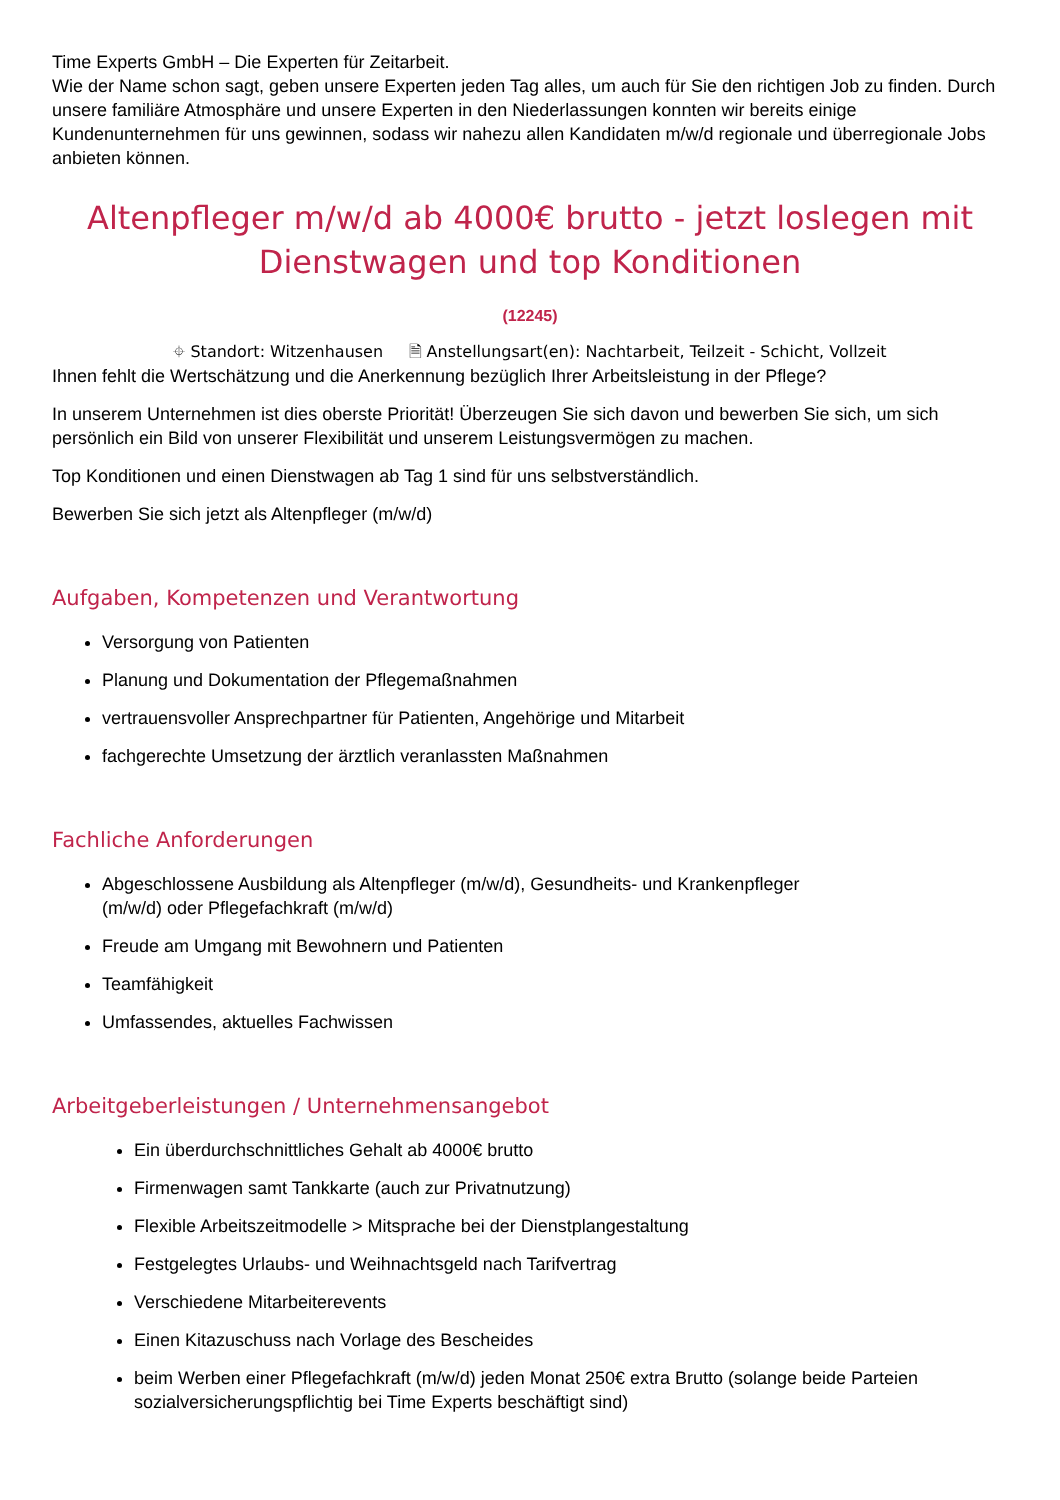Time Experts GmbH – Die Experten für Zeitarbeit.
Wie der Name schon sagt, geben unsere Experten jeden Tag alles, um auch für Sie den richtigen Job zu finden. Durch unsere familiäre Atmosphäre und unsere Experten in den Niederlassungen konnten wir bereits einige Kundenunternehmen für uns gewinnen, sodass wir nahezu allen Kandidaten m/w/d regionale und überregionale Jobs anbieten können.
Altenpfleger m/w/d ab 4000€ brutto - jetzt loslegen mit Dienstwagen und top Konditionen
(12245)
⌖ Standort: Witzenhausen 🗎 Anstellungsart(en): Nachtarbeit, Teilzeit - Schicht, Vollzeit
Ihnen fehlt die Wertschätzung und die Anerkennung bezüglich Ihrer Arbeitsleistung in der Pflege?
In unserem Unternehmen ist dies oberste Priorität! Überzeugen Sie sich davon und bewerben Sie sich, um sich persönlich ein Bild von unserer Flexibilität und unserem Leistungsvermögen zu machen.
Top Konditionen und einen Dienstwagen ab Tag 1 sind für uns selbstverständlich.
Bewerben Sie sich jetzt als Altenpfleger (m/w/d)
Aufgaben, Kompetenzen und Verantwortung
Versorgung von Patienten
Planung und Dokumentation der Pflegemaßnahmen
vertrauensvoller Ansprechpartner für Patienten, Angehörige und Mitarbeit
fachgerechte Umsetzung der ärztlich veranlassten Maßnahmen
Fachliche Anforderungen
Abgeschlossene Ausbildung als Altenpfleger (m/w/d), Gesundheits- und Krankenpfleger
(m/w/d) oder Pflegefachkraft (m/w/d)
Freude am Umgang mit Bewohnern und Patienten
Teamfähigkeit
Umfassendes, aktuelles Fachwissen
Arbeitgeberleistungen / Unternehmensangebot
Ein überdurchschnittliches Gehalt ab 4000€ brutto
Firmenwagen samt Tankkarte (auch zur Privatnutzung)
Flexible Arbeitszeitmodelle > Mitsprache bei der Dienstplangestaltung
Festgelegtes Urlaubs- und Weihnachtsgeld nach Tarifvertrag
Verschiedene Mitarbeiterevents
Einen Kitazuschuss nach Vorlage des Bescheides
beim Werben einer Pflegefachkraft (m/w/d) jeden Monat 250€ extra Brutto (solange beide Parteien sozialversicherungspflichtig bei Time Experts beschäftigt sind)